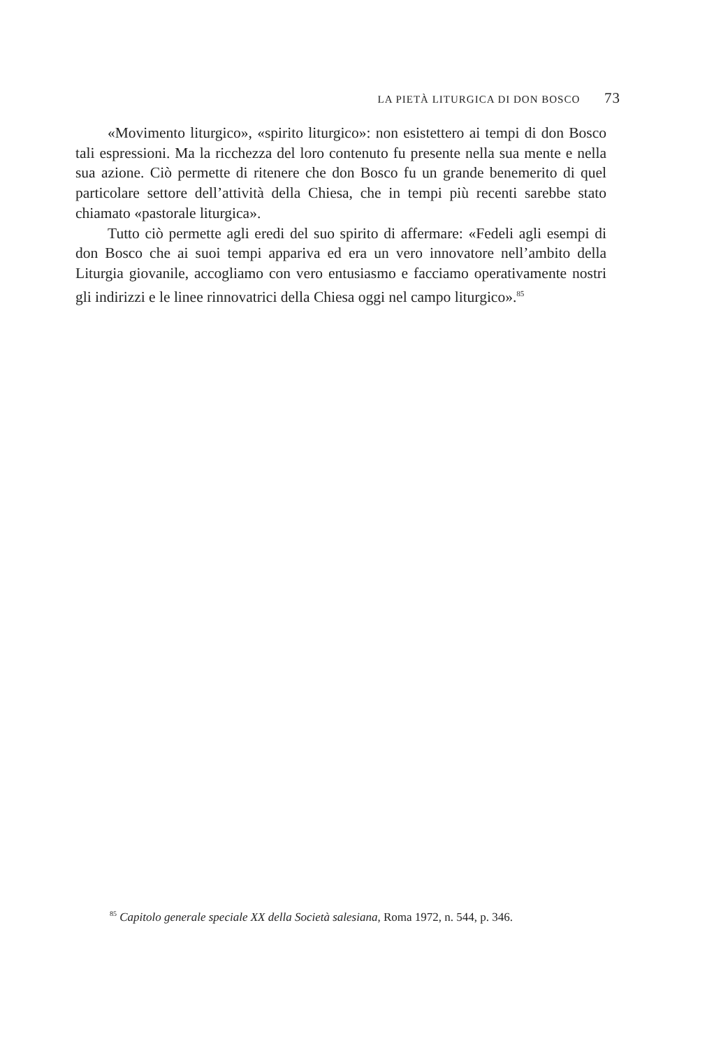LA PIETÀ LITURGICA DI DON BOSCO 73
«Movimento liturgico», «spirito liturgico»: non esistettero ai tempi di don Bosco tali espressioni. Ma la ricchezza del loro contenuto fu presente nella sua mente e nella sua azione. Ciò permette di ritenere che don Bosco fu un grande benemerito di quel particolare settore dell’attività della Chiesa, che in tempi più recenti sarebbe stato chiamato «pastorale liturgica».
Tutto ciò permette agli eredi del suo spirito di affermare: «Fedeli agli esempi di don Bosco che ai suoi tempi appariva ed era un vero innovatore nell’ambito della Liturgia giovanile, accogliamo con vero entusiasmo e facciamo operativamente nostri gli indirizzi e le linee rinnovatrici della Chiesa oggi nel campo liturgico».<sup>85</sup>
<sup>85</sup> Capitolo generale speciale XX della Società salesiana, Roma 1972, n. 544, p. 346.